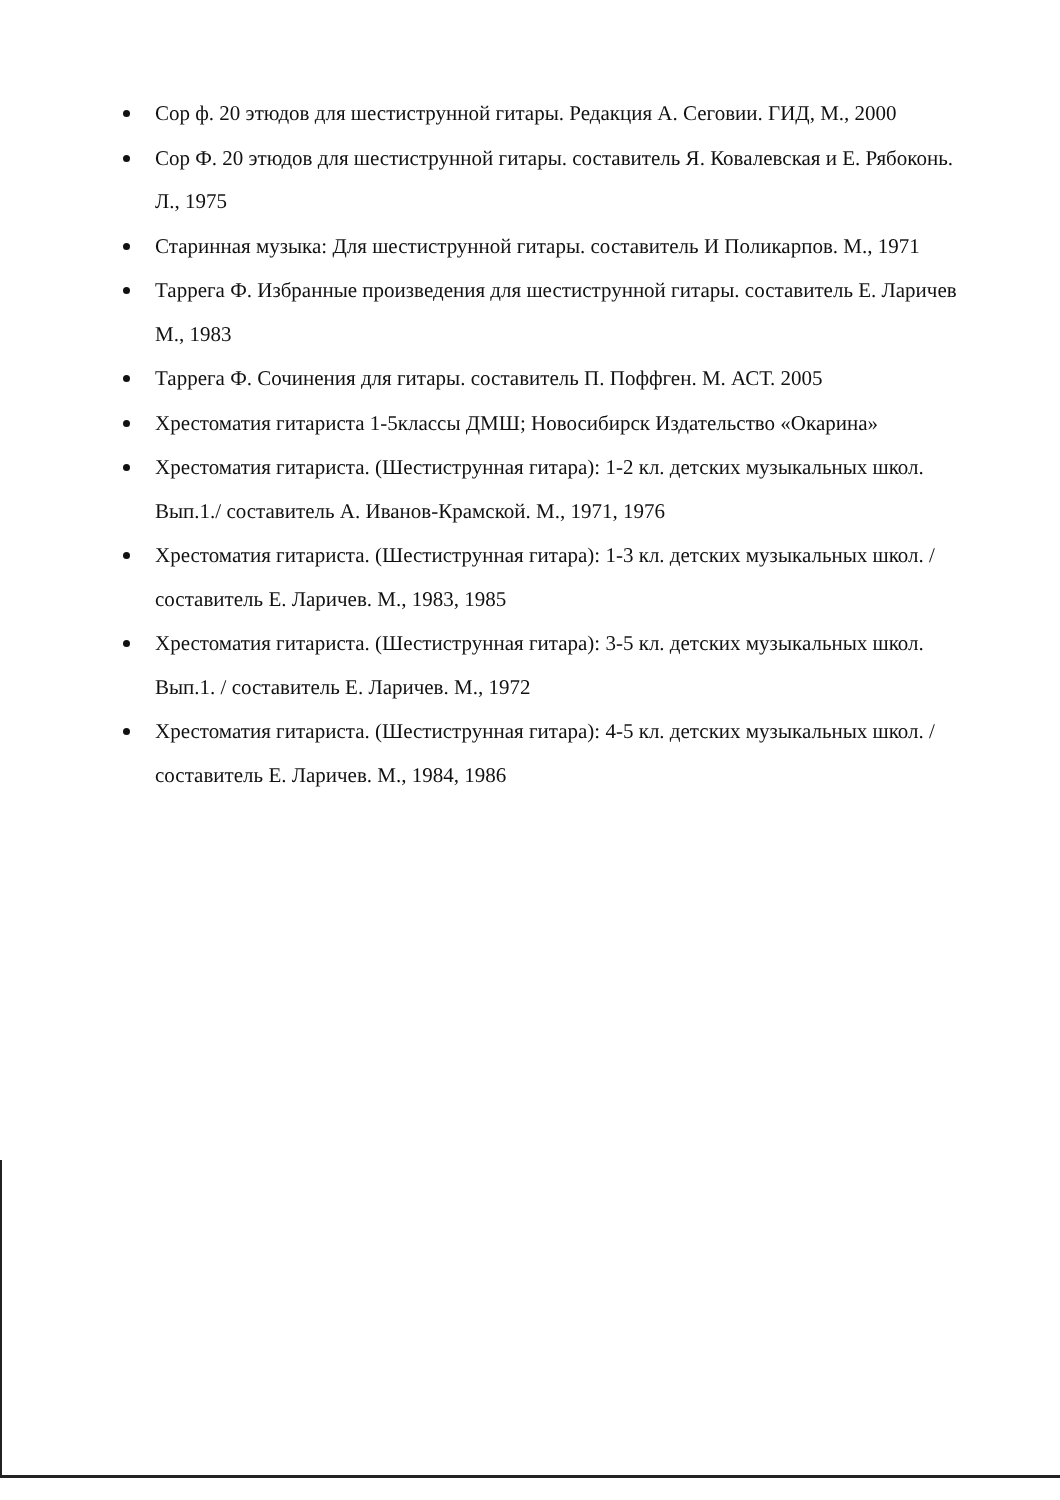Сор ф. 20 этюдов для шестиструнной гитары. Редакция А. Сеговии. ГИД, М., 2000
Сор Ф. 20 этюдов для шестиструнной гитары. составитель Я. Ковалевская и Е. Рябоконь. Л., 1975
Старинная музыка: Для шестиструнной гитары. составитель И Поликарпов. М., 1971
Таррега Ф. Избранные произведения для шестиструнной гитары. составитель Е. Ларичев М., 1983
Таррега Ф. Сочинения для гитары. составитель П. Поффген. М. АСТ. 2005
Хрестоматия гитариста 1-5классы ДМШ; Новосибирск Издательство «Окарина»
Хрестоматия гитариста. (Шестиструнная гитара): 1-2 кл. детских музыкальных школ. Вып.1./ составитель А. Иванов-Крамской. М., 1971, 1976
Хрестоматия гитариста. (Шестиструнная гитара): 1-3 кл. детских музыкальных школ. / составитель Е. Ларичев. М., 1983, 1985
Хрестоматия гитариста. (Шестиструнная гитара): 3-5 кл. детских музыкальных школ. Вып.1. / составитель Е. Ларичев. М., 1972
Хрестоматия гитариста. (Шестиструнная гитара): 4-5 кл. детских музыкальных школ. / составитель Е. Ларичев. М., 1984, 1986